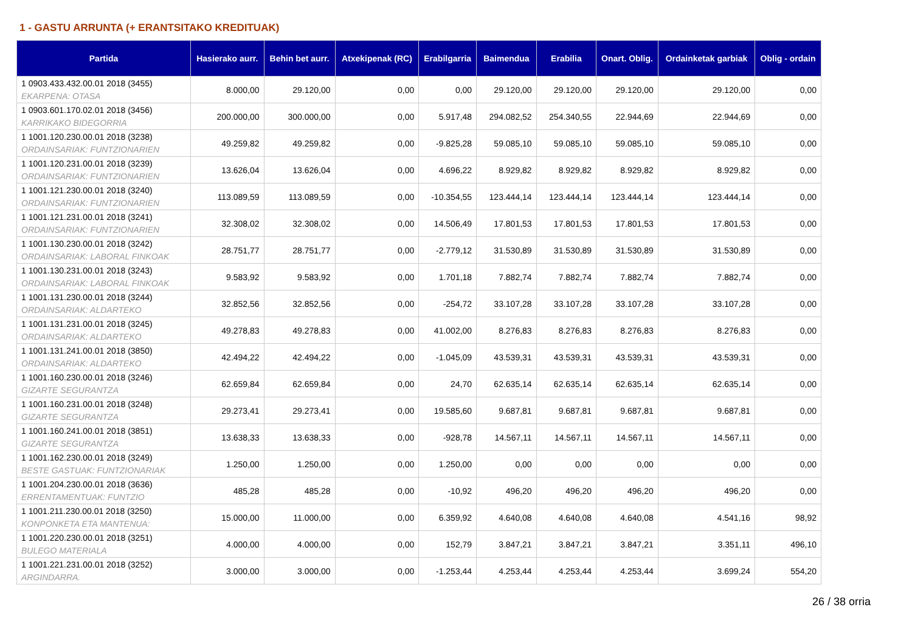1 - GASTU ARRUNTA (+ ERANTSITAKO KREDITUAK)
| Partida | Hasierako aurr. | Behin bet aurr. | Atxekipenak (RC) | Erabilgarria | Baimendua | Erabilia | Onart. Oblig. | Ordainketak garbiak | Oblig - ordain |
| --- | --- | --- | --- | --- | --- | --- | --- | --- | --- |
| 1 0903.433.432.00.01 2018 (3455) EKARPENA: OTASA | 8.000,00 | 29.120,00 | 0,00 | 0,00 | 29.120,00 | 29.120,00 | 29.120,00 | 29.120,00 | 0,00 |
| 1 0903.601.170.02.01 2018 (3456) KARRIKAKO BIDEGORRIA | 200.000,00 | 300.000,00 | 0,00 | 5.917,48 | 294.082,52 | 254.340,55 | 22.944,69 | 22.944,69 | 0,00 |
| 1 1001.120.230.00.01 2018 (3238) ORDAINSARIAK: FUNTZIONARIEN | 49.259,82 | 49.259,82 | 0,00 | -9.825,28 | 59.085,10 | 59.085,10 | 59.085,10 | 59.085,10 | 0,00 |
| 1 1001.120.231.00.01 2018 (3239) ORDAINSARIAK: FUNTZIONARIEN | 13.626,04 | 13.626,04 | 0,00 | 4.696,22 | 8.929,82 | 8.929,82 | 8.929,82 | 8.929,82 | 0,00 |
| 1 1001.121.230.00.01 2018 (3240) ORDAINSARIAK: FUNTZIONARIEN | 113.089,59 | 113.089,59 | 0,00 | -10.354,55 | 123.444,14 | 123.444,14 | 123.444,14 | 123.444,14 | 0,00 |
| 1 1001.121.231.00.01 2018 (3241) ORDAINSARIAK: FUNTZIONARIEN | 32.308,02 | 32.308,02 | 0,00 | 14.506,49 | 17.801,53 | 17.801,53 | 17.801,53 | 17.801,53 | 0,00 |
| 1 1001.130.230.00.01 2018 (3242) ORDAINSARIAK: LABORAL FINKOAK | 28.751,77 | 28.751,77 | 0,00 | -2.779,12 | 31.530,89 | 31.530,89 | 31.530,89 | 31.530,89 | 0,00 |
| 1 1001.130.231.00.01 2018 (3243) ORDAINSARIAK: LABORAL FINKOAK | 9.583,92 | 9.583,92 | 0,00 | 1.701,18 | 7.882,74 | 7.882,74 | 7.882,74 | 7.882,74 | 0,00 |
| 1 1001.131.230.00.01 2018 (3244) ORDAINSARIAK: ALDARTEKO | 32.852,56 | 32.852,56 | 0,00 | -254,72 | 33.107,28 | 33.107,28 | 33.107,28 | 33.107,28 | 0,00 |
| 1 1001.131.231.00.01 2018 (3245) ORDAINSARIAK: ALDARTEKO | 49.278,83 | 49.278,83 | 0,00 | 41.002,00 | 8.276,83 | 8.276,83 | 8.276,83 | 8.276,83 | 0,00 |
| 1 1001.131.241.00.01 2018 (3850) ORDAINSARIAK: ALDARTEKO | 42.494,22 | 42.494,22 | 0,00 | -1.045,09 | 43.539,31 | 43.539,31 | 43.539,31 | 43.539,31 | 0,00 |
| 1 1001.160.230.00.01 2018 (3246) GIZARTE SEGURANTZA | 62.659,84 | 62.659,84 | 0,00 | 24,70 | 62.635,14 | 62.635,14 | 62.635,14 | 62.635,14 | 0,00 |
| 1 1001.160.231.00.01 2018 (3248) GIZARTE SEGURANTZA | 29.273,41 | 29.273,41 | 0,00 | 19.585,60 | 9.687,81 | 9.687,81 | 9.687,81 | 9.687,81 | 0,00 |
| 1 1001.160.241.00.01 2018 (3851) GIZARTE SEGURANTZA | 13.638,33 | 13.638,33 | 0,00 | -928,78 | 14.567,11 | 14.567,11 | 14.567,11 | 14.567,11 | 0,00 |
| 1 1001.162.230.00.01 2018 (3249) BESTE GASTUAK: FUNTZIONARIAK | 1.250,00 | 1.250,00 | 0,00 | 1.250,00 | 0,00 | 0,00 | 0,00 | 0,00 | 0,00 |
| 1 1001.204.230.00.01 2018 (3636) ERRENTAMENTUAK: FUNTZIO | 485,28 | 485,28 | 0,00 | -10,92 | 496,20 | 496,20 | 496,20 | 496,20 | 0,00 |
| 1 1001.211.230.00.01 2018 (3250) KONPONKETA ETA MANTENUA: | 15.000,00 | 11.000,00 | 0,00 | 6.359,92 | 4.640,08 | 4.640,08 | 4.640,08 | 4.541,16 | 98,92 |
| 1 1001.220.230.00.01 2018 (3251) BULEGO MATERIALA | 4.000,00 | 4.000,00 | 0,00 | 152,79 | 3.847,21 | 3.847,21 | 3.847,21 | 3.351,11 | 496,10 |
| 1 1001.221.231.00.01 2018 (3252) ARGINDARRA. | 3.000,00 | 3.000,00 | 0,00 | -1.253,44 | 4.253,44 | 4.253,44 | 4.253,44 | 3.699,24 | 554,20 |
26 / 38 orria